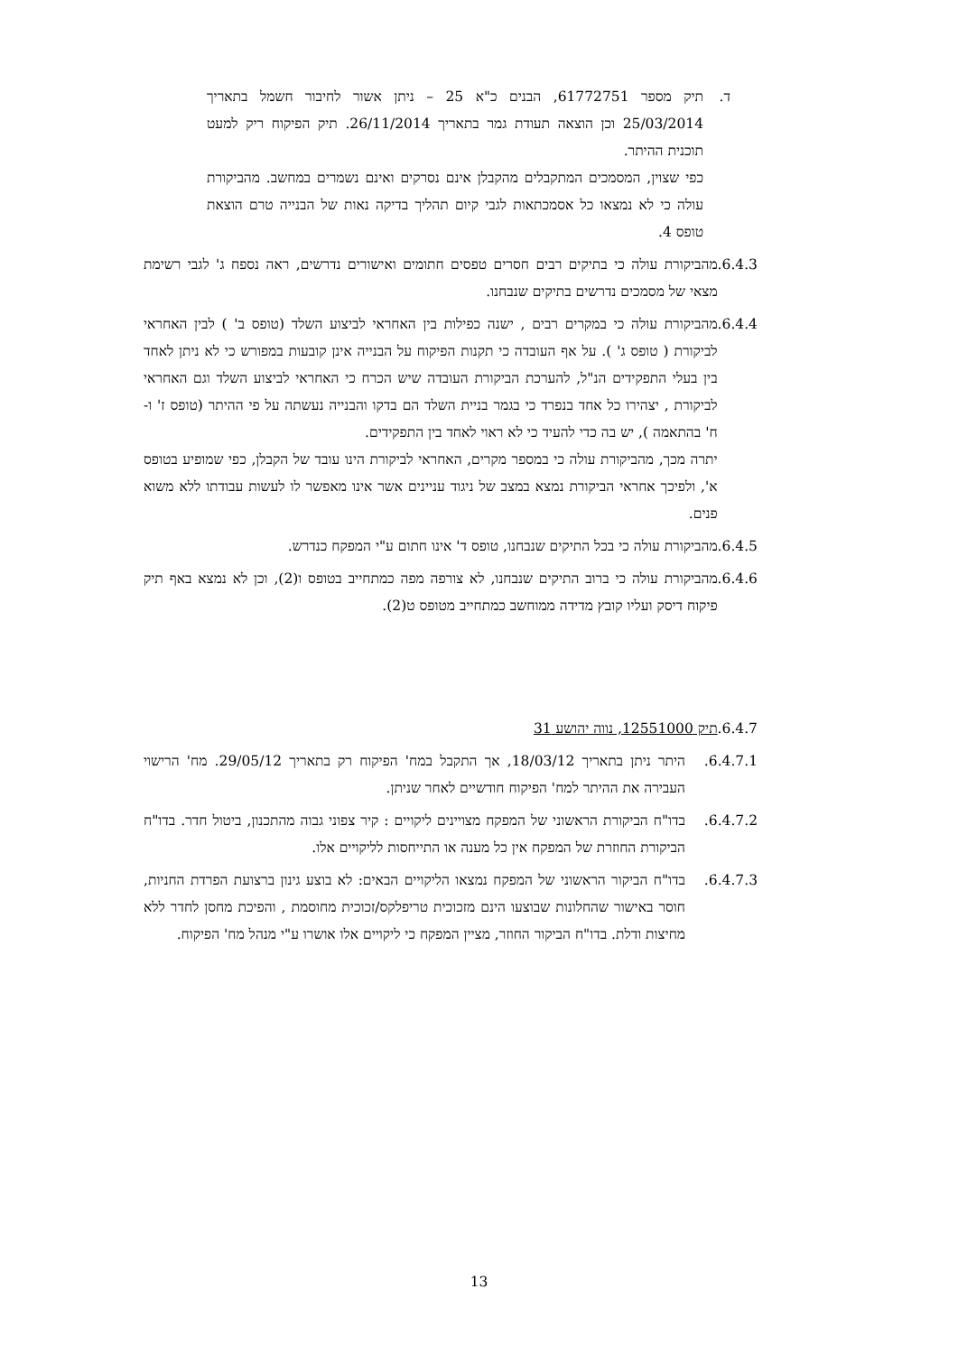ד. תיק מספר 61772751, הבנים כ"א 25 – ניתן אשור לחיבור חשמל בתאריך 25/03/2014 וכן הוצאה תעודת גמר בתאריך 26/11/2014. תיק הפיקוח ריק למעט תוכנית ההיתר.
כפי שצוין, המסמכים המתקבלים מהקבלן אינם נסרקים ואינם נשמרים במחשב. מהביקורת עולה כי לא נמצאו כל אסמכתאות לגבי קיום תהליך בדיקה נאות של הבנייה טרם הוצאת טופס 4.
6.4.3. מהביקורת עולה כי בתיקים רבים חסרים טפסים חתומים ואישורים נדרשים, ראה נספח ג' לגבי רשימת מצאי של מסמכים נדרשים בתיקים שנבחנו.
6.4.4. מהביקורת עולה כי במקרים רבים , ישנה כפילות בין האחראי לביצוע השלד (טופס ב' ) לבין האחראי לביקורת ( טופס ג' ). על אף העובדה כי תקנות הפיקוח על הבנייה אינן קובעות במפורש כי לא ניתן לאחד בין בעלי התפקידים הנ"ל, להערכת הביקורת העובדה שיש הכרח כי האחראי לביצוע השלד וגם האחראי לביקורת , יצהירו כל אחד בנפרד כי בגמר בניית השלד הם בדקו והבנייה נעשתה על פי ההיתר (טופס ז' ו- ח' בהתאמה ), יש בה כדי להעיד כי לא ראוי לאחד בין התפקידים.
יתרה מכך, מהביקורת עולה כי במספר מקרים, האחראי לביקורת הינו עובד של הקבלן, כפי שמופיע בטופס א', ולפיכך אחראי הביקורת נמצא במצב של ניגוד עניינים אשר אינו מאפשר לו לעשות עבודתו ללא משוא פנים.
6.4.5. מהביקורת עולה כי בכל התיקים שנבחנו, טופס ד' אינו חתום ע"י המפקח כנדרש.
6.4.6. מהביקורת עולה כי ברוב התיקים שנבחנו, לא צורפה מפה כמתחייב בטופס ו(2), וכן לא נמצא באף תיק פיקוח דיסק ועליו קובץ מדידה ממוחשב כמתחייב מטופס ט(2).
6.4.7. תיק 12551000, נווה יהושע 31
6.4.7.1. היתר ניתן בתאריך 18/03/12, אך התקבל במח' הפיקוח רק בתאריך 29/05/12. מח' הרישוי העבירה את ההיתר למח' הפיקוח חודשיים לאחר שניתן.
6.4.7.2. בדו"ח הביקורת הראשוני של המפקח מצויינים ליקויים : קיר צפוני גבוה מהתכנון, ביטול חדר. בדו"ח הביקורת החוזרת של המפקח אין כל מענה או התייחסות לליקויים אלו.
6.4.7.3. בדו"ח הביקור הראשוני של המפקח נמצאו הליקויים הבאים: לא בוצע גינון ברצועת הפרדת החניות, חוסר באישור שהחלונות שבוצעו הינם מזכוכית טריפלקס/זכוכית מחוסמת , והפיכת מחסן לחדר ללא מחיצות ודלת. בדו"ח הביקור החוזר, מציין המפקח כי ליקויים אלו אושרו ע"י מנהל מח' הפיקוח.
13